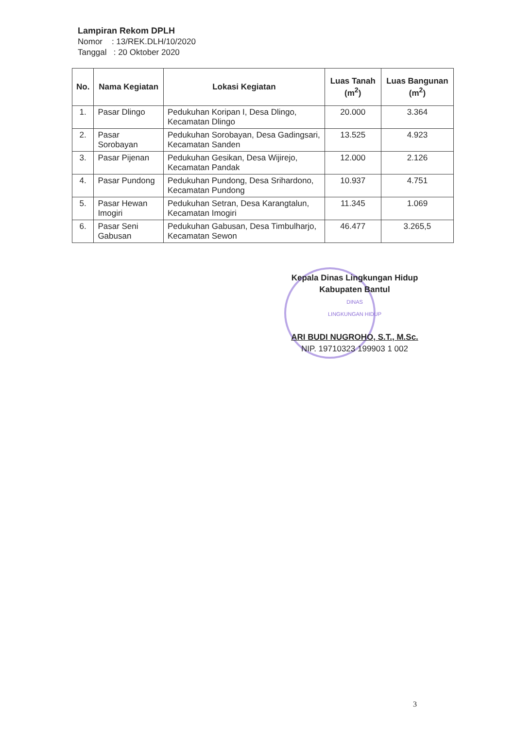Lampiran Rekom DPLH
Nomor : 13/REK.DLH/10/2020
Tanggal : 20 Oktober 2020
| No. | Nama Kegiatan | Lokasi Kegiatan | Luas Tanah (m<sup>2</sup>) | Luas Bangunan (m<sup>2</sup>) |
| --- | --- | --- | --- | --- |
| 1. | Pasar Dlingo | Pedukuhan Koripan I, Desa Dlingo, Kecamatan Dlingo | 20.000 | 3.364 |
| 2. | Pasar Sorobayan | Pedukuhan Sorobayan, Desa Gadingsari, Kecamatan Sanden | 13.525 | 4.923 |
| 3. | Pasar Pijenan | Pedukuhan Gesikan, Desa Wijirejo, Kecamatan Pandak | 12.000 | 2.126 |
| 4. | Pasar Pundong | Pedukuhan Pundong, Desa Srihardono, Kecamatan Pundong | 10.937 | 4.751 |
| 5. | Pasar Hewan Imogiri | Pedukuhan Setran, Desa Karangtalun, Kecamatan Imogiri | 11.345 | 1.069 |
| 6. | Pasar Seni Gabusan | Pedukuhan Gabusan, Desa Timbulharjo, Kecamatan Sewon | 46.477 | 3.265,5 |
Kepala Dinas Lingkungan Hidup
Kabupaten Bantul
DINAS
LINGKUNGAN HIDUP
ARI BUDI NUGROHO, S.T., M.Sc.
NIP. 19710323 199903 1 002
3